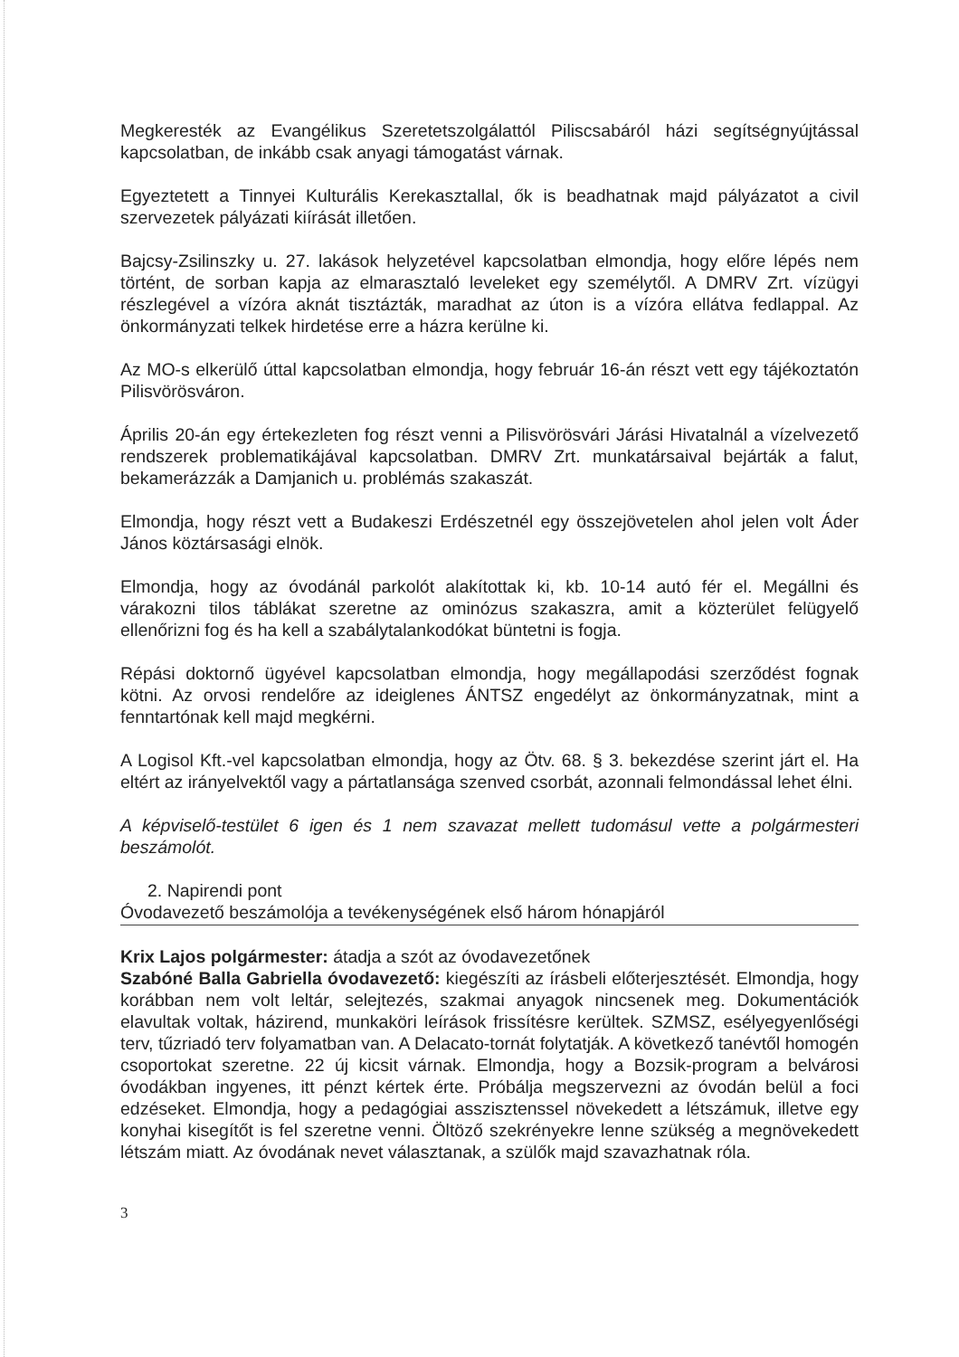Megkeresték az Evangélikus Szeretetszolgálattól Piliscsabáról házi segítségnyújtással kapcsolatban, de inkább csak anyagi támogatást várnak.
Egyeztetett a Tinnyei Kulturális Kerekasztallal, ők is beadhatnak majd pályázatot a civil szervezetek pályázati kiírását illetően.
Bajcsy-Zsilinszky u. 27. lakások helyzetével kapcsolatban elmondja, hogy előre lépés nem történt, de sorban kapja az elmarasztaló leveleket egy személytől. A DMRV Zrt. vízügyi részlegével a vízóra aknát tisztázták, maradhat az úton is a vízóra ellátva fedlappal. Az önkormányzati telkek hirdetése erre a házra kerülne ki.
Az MO-s elkerülő úttal kapcsolatban elmondja, hogy február 16-án részt vett egy tájékoztatón Pilisvörösváron.
Április 20-án egy értekezleten fog részt venni a Pilisvörösvári Járási Hivatalnál a vízelvezető rendszerek problematikájával kapcsolatban. DMRV Zrt. munkatársaival bejárták a falut, bekamerázzák a Damjanich u. problémás szakaszát.
Elmondja, hogy részt vett a Budakeszi Erdészetnél egy összejövetelen ahol jelen volt Áder János köztársasági elnök.
Elmondja, hogy az óvodánál parkolót alakítottak ki, kb. 10-14 autó fér el. Megállni és várakozni tilos táblákat szeretne az ominózus szakaszra, amit a közterület felügyelő ellenőrizni fog és ha kell a szabálytalankodókat büntetni is fogja.
Répási doktornő ügyével kapcsolatban elmondja, hogy megállapodási szerződést fognak kötni. Az orvosi rendelőre az ideiglenes ÁNTSZ engedélyt az önkormányzatnak, mint a fenntartónak kell majd megkérni.
A Logisol Kft.-vel kapcsolatban elmondja, hogy az Ötv. 68. § 3. bekezdése szerint járt el. Ha eltért az irányelvektől vagy a pártatlansága szenved csorbát, azonnali felmondással lehet élni.
A képviselő-testület 6 igen és 1 nem szavazat mellett tudomásul vette a polgármesteri beszámolót.
2. Napirendi pont
Óvodavezető beszámolója a tevékenységének első három hónapjáról
Krix Lajos polgármester: átadja a szót az óvodavezetőnek
Szabóné Balla Gabriella óvodavezető: kiegészíti az írásbeli előterjesztését. Elmondja, hogy korábban nem volt leltár, selejtezés, szakmai anyagok nincsenek meg. Dokumentációk elavultak voltak, házirend, munkaköri leírások frissítésre kerültek. SZMSZ, esélyegyenlőségi terv, tűzriadó terv folyamatban van. A Delacato-tornát folytatják. A következő tanévtől homogén csoportokat szeretne. 22 új kicsit várnak. Elmondja, hogy a Bozsik-program a belvárosi óvodákban ingyenes, itt pénzt kértek érte. Próbálja megszervezni az óvodán belül a foci edzéseket. Elmondja, hogy a pedagógiai asszisztenssel növekedett a létszámuk, illetve egy konyhai kisegítőt is fel szeretne venni. Öltöző szekrényekre lenne szükség a megnövekedett létszám miatt. Az óvodának nevet választanak, a szülők majd szavazhatnak róla.
3